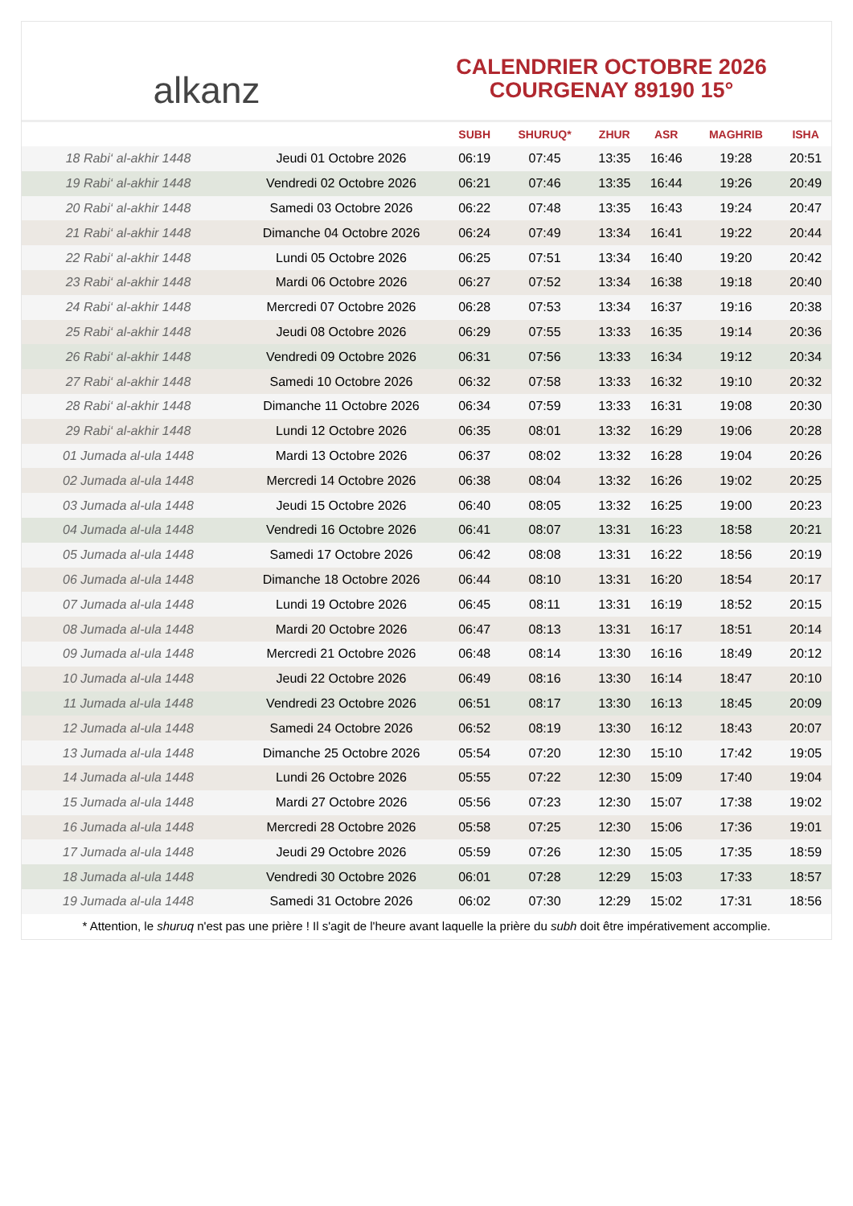alkanz
CALENDRIER OCTOBRE 2026
COURGENAY 89190 15°
| | | SUBH | SHURUQ* | ZHUR | ASR | MAGHRIB | ISHA |
| --- | --- | --- | --- | --- | --- | --- | --- |
| 18 Rabi‘ al-akhir 1448 | Jeudi 01 Octobre 2026 | 06:19 | 07:45 | 13:35 | 16:46 | 19:28 | 20:51 |
| 19 Rabi‘ al-akhir 1448 | Vendredi 02 Octobre 2026 | 06:21 | 07:46 | 13:35 | 16:44 | 19:26 | 20:49 |
| 20 Rabi‘ al-akhir 1448 | Samedi 03 Octobre 2026 | 06:22 | 07:48 | 13:35 | 16:43 | 19:24 | 20:47 |
| 21 Rabi‘ al-akhir 1448 | Dimanche 04 Octobre 2026 | 06:24 | 07:49 | 13:34 | 16:41 | 19:22 | 20:44 |
| 22 Rabi‘ al-akhir 1448 | Lundi 05 Octobre 2026 | 06:25 | 07:51 | 13:34 | 16:40 | 19:20 | 20:42 |
| 23 Rabi‘ al-akhir 1448 | Mardi 06 Octobre 2026 | 06:27 | 07:52 | 13:34 | 16:38 | 19:18 | 20:40 |
| 24 Rabi‘ al-akhir 1448 | Mercredi 07 Octobre 2026 | 06:28 | 07:53 | 13:34 | 16:37 | 19:16 | 20:38 |
| 25 Rabi‘ al-akhir 1448 | Jeudi 08 Octobre 2026 | 06:29 | 07:55 | 13:33 | 16:35 | 19:14 | 20:36 |
| 26 Rabi‘ al-akhir 1448 | Vendredi 09 Octobre 2026 | 06:31 | 07:56 | 13:33 | 16:34 | 19:12 | 20:34 |
| 27 Rabi‘ al-akhir 1448 | Samedi 10 Octobre 2026 | 06:32 | 07:58 | 13:33 | 16:32 | 19:10 | 20:32 |
| 28 Rabi‘ al-akhir 1448 | Dimanche 11 Octobre 2026 | 06:34 | 07:59 | 13:33 | 16:31 | 19:08 | 20:30 |
| 29 Rabi‘ al-akhir 1448 | Lundi 12 Octobre 2026 | 06:35 | 08:01 | 13:32 | 16:29 | 19:06 | 20:28 |
| 01 Jumada al-ula 1448 | Mardi 13 Octobre 2026 | 06:37 | 08:02 | 13:32 | 16:28 | 19:04 | 20:26 |
| 02 Jumada al-ula 1448 | Mercredi 14 Octobre 2026 | 06:38 | 08:04 | 13:32 | 16:26 | 19:02 | 20:25 |
| 03 Jumada al-ula 1448 | Jeudi 15 Octobre 2026 | 06:40 | 08:05 | 13:32 | 16:25 | 19:00 | 20:23 |
| 04 Jumada al-ula 1448 | Vendredi 16 Octobre 2026 | 06:41 | 08:07 | 13:31 | 16:23 | 18:58 | 20:21 |
| 05 Jumada al-ula 1448 | Samedi 17 Octobre 2026 | 06:42 | 08:08 | 13:31 | 16:22 | 18:56 | 20:19 |
| 06 Jumada al-ula 1448 | Dimanche 18 Octobre 2026 | 06:44 | 08:10 | 13:31 | 16:20 | 18:54 | 20:17 |
| 07 Jumada al-ula 1448 | Lundi 19 Octobre 2026 | 06:45 | 08:11 | 13:31 | 16:19 | 18:52 | 20:15 |
| 08 Jumada al-ula 1448 | Mardi 20 Octobre 2026 | 06:47 | 08:13 | 13:31 | 16:17 | 18:51 | 20:14 |
| 09 Jumada al-ula 1448 | Mercredi 21 Octobre 2026 | 06:48 | 08:14 | 13:30 | 16:16 | 18:49 | 20:12 |
| 10 Jumada al-ula 1448 | Jeudi 22 Octobre 2026 | 06:49 | 08:16 | 13:30 | 16:14 | 18:47 | 20:10 |
| 11 Jumada al-ula 1448 | Vendredi 23 Octobre 2026 | 06:51 | 08:17 | 13:30 | 16:13 | 18:45 | 20:09 |
| 12 Jumada al-ula 1448 | Samedi 24 Octobre 2026 | 06:52 | 08:19 | 13:30 | 16:12 | 18:43 | 20:07 |
| 13 Jumada al-ula 1448 | Dimanche 25 Octobre 2026 | 05:54 | 07:20 | 12:30 | 15:10 | 17:42 | 19:05 |
| 14 Jumada al-ula 1448 | Lundi 26 Octobre 2026 | 05:55 | 07:22 | 12:30 | 15:09 | 17:40 | 19:04 |
| 15 Jumada al-ula 1448 | Mardi 27 Octobre 2026 | 05:56 | 07:23 | 12:30 | 15:07 | 17:38 | 19:02 |
| 16 Jumada al-ula 1448 | Mercredi 28 Octobre 2026 | 05:58 | 07:25 | 12:30 | 15:06 | 17:36 | 19:01 |
| 17 Jumada al-ula 1448 | Jeudi 29 Octobre 2026 | 05:59 | 07:26 | 12:30 | 15:05 | 17:35 | 18:59 |
| 18 Jumada al-ula 1448 | Vendredi 30 Octobre 2026 | 06:01 | 07:28 | 12:29 | 15:03 | 17:33 | 18:57 |
| 19 Jumada al-ula 1448 | Samedi 31 Octobre 2026 | 06:02 | 07:30 | 12:29 | 15:02 | 17:31 | 18:56 |
* Attention, le shuruq n'est pas une prière ! Il s'agit de l'heure avant laquelle la prière du subh doit être impérativement accomplie.